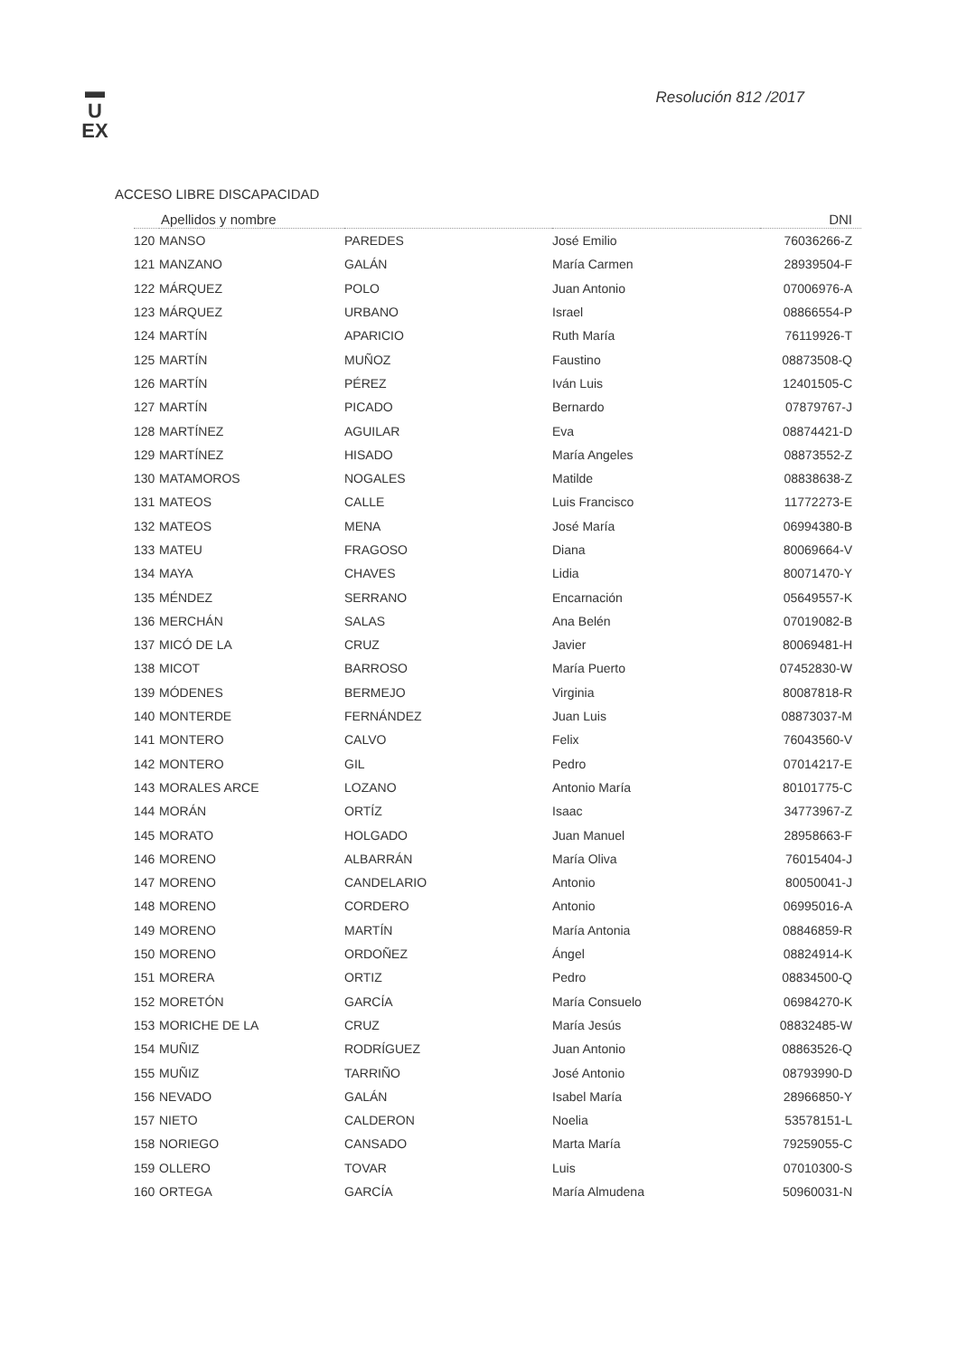▬
U
EX
Resolución 812 /2017
ACCESO LIBRE DISCAPACIDAD
| Apellidos y nombre | | | | DNI |
| --- | --- | --- | --- | --- |
| 120 | MANSO | PAREDES | José Emilio | 76036266-Z |
| 121 | MANZANO | GALÁN | María Carmen | 28939504-F |
| 122 | MÁRQUEZ | POLO | Juan Antonio | 07006976-A |
| 123 | MÁRQUEZ | URBANO | Israel | 08866554-P |
| 124 | MARTÍN | APARICIO | Ruth María | 76119926-T |
| 125 | MARTÍN | MUÑOZ | Faustino | 08873508-Q |
| 126 | MARTÍN | PÉREZ | Iván Luis | 12401505-C |
| 127 | MARTÍN | PICADO | Bernardo | 07879767-J |
| 128 | MARTÍNEZ | AGUILAR | Eva | 08874421-D |
| 129 | MARTÍNEZ | HISADO | María Angeles | 08873552-Z |
| 130 | MATAMOROS | NOGALES | Matilde | 08838638-Z |
| 131 | MATEOS | CALLE | Luis Francisco | 11772273-E |
| 132 | MATEOS | MENA | José María | 06994380-B |
| 133 | MATEU | FRAGOSO | Diana | 80069664-V |
| 134 | MAYA | CHAVES | Lidia | 80071470-Y |
| 135 | MÉNDEZ | SERRANO | Encarnación | 05649557-K |
| 136 | MERCHÁN | SALAS | Ana Belén | 07019082-B |
| 137 | MICÓ DE LA | CRUZ | Javier | 80069481-H |
| 138 | MICOT | BARROSO | María Puerto | 07452830-W |
| 139 | MÓDENES | BERMEJO | Virginia | 80087818-R |
| 140 | MONTERDE | FERNÁNDEZ | Juan Luis | 08873037-M |
| 141 | MONTERO | CALVO | Felix | 76043560-V |
| 142 | MONTERO | GIL | Pedro | 07014217-E |
| 143 | MORALES ARCE | LOZANO | Antonio María | 80101775-C |
| 144 | MORÁN | ORTÍZ | Isaac | 34773967-Z |
| 145 | MORATO | HOLGADO | Juan Manuel | 28958663-F |
| 146 | MORENO | ALBARRÁN | María Oliva | 76015404-J |
| 147 | MORENO | CANDELARIO | Antonio | 80050041-J |
| 148 | MORENO | CORDERO | Antonio | 06995016-A |
| 149 | MORENO | MARTÍN | María Antonia | 08846859-R |
| 150 | MORENO | ORDOÑEZ | Ángel | 08824914-K |
| 151 | MORERA | ORTIZ | Pedro | 08834500-Q |
| 152 | MORETÓN | GARCÍA | María Consuelo | 06984270-K |
| 153 | MORICHE DE LA | CRUZ | María Jesús | 08832485-W |
| 154 | MUÑIZ | RODRÍGUEZ | Juan Antonio | 08863526-Q |
| 155 | MUÑIZ | TARRIÑO | José Antonio | 08793990-D |
| 156 | NEVADO | GALÁN | Isabel María | 28966850-Y |
| 157 | NIETO | CALDERON | Noelia | 53578151-L |
| 158 | NORIEGO | CANSADO | Marta María | 79259055-C |
| 159 | OLLERO | TOVAR | Luis | 07010300-S |
| 160 | ORTEGA | GARCÍA | María Almudena | 50960031-N |